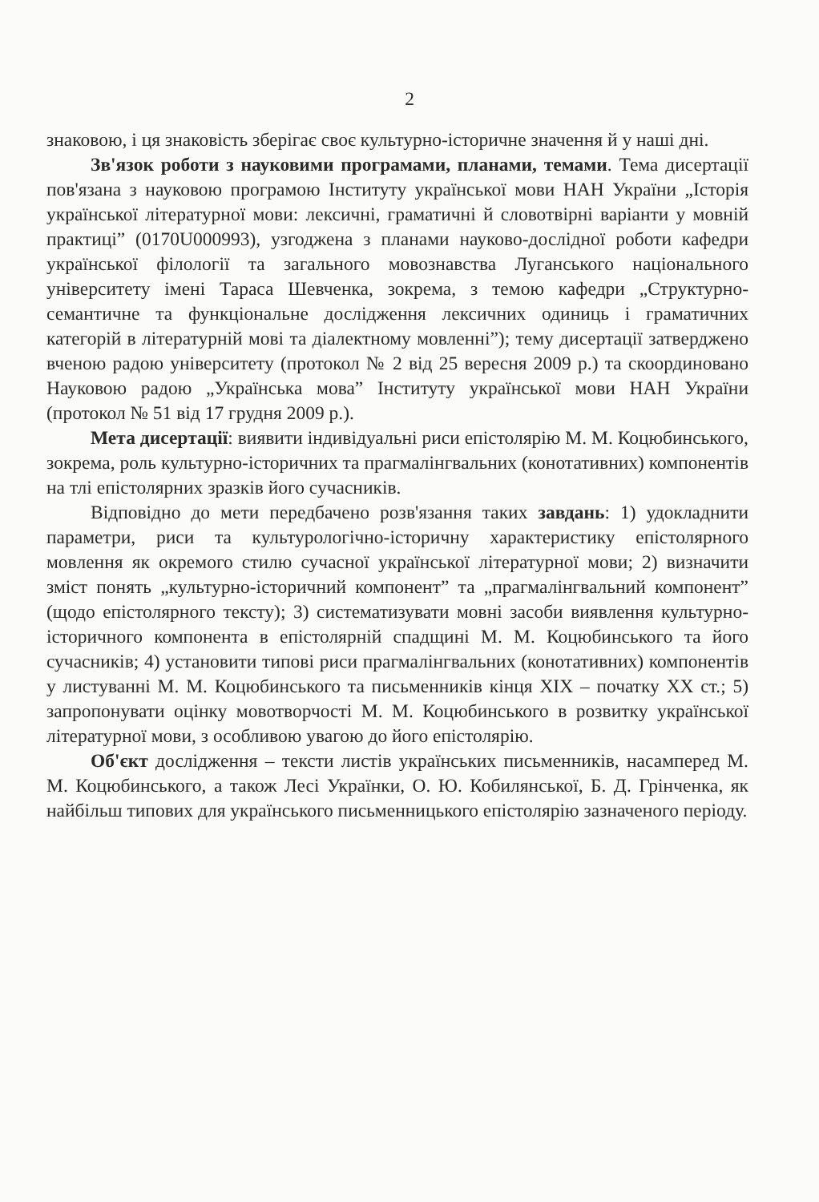2
знаковою, і ця знаковість зберігає своє культурно-історичне значення й у наші дні.
Зв'язок роботи з науковими програмами, планами, темами. Тема дисертації пов'язана з науковою програмою Інституту української мови НАН України „Історія української літературної мови: лексичні, граматичні й словотвірні варіанти у мовній практиці” (0170U000993), узгоджена з планами науково-дослідної роботи кафедри української філології та загального мовознавства Луганського національного університету імені Тараса Шевченка, зокрема, з темою кафедри „Структурно-семантичне та функціональне дослідження лексичних одиниць і граматичних категорій в літературній мові та діалектному мовленні”); тему дисертації затверджено вченою радою університету (протокол № 2 від 25 вересня 2009 р.) та скоординовано Науковою радою „Українська мова” Інституту української мови НАН України (протокол № 51 від 17 грудня 2009 р.).
Мета дисертації: виявити індивідуальні риси епістолярію М. М. Коцюбинського, зокрема, роль культурно-історичних та прагмалінгвальних (конотативних) компонентів на тлі епістолярних зразків його сучасників.
Відповідно до мети передбачено розв'язання таких завдань: 1) удокладнити параметри, риси та культурологічно-історичну характеристику епістолярного мовлення як окремого стилю сучасної української літературної мови; 2) визначити зміст понять „культурно-історичний компонент” та „прагмалінгвальний компонент” (щодо епістолярного тексту); 3) систематизувати мовні засоби виявлення культурно-історичного компонента в епістолярній спадщині М. М. Коцюбинського та його сучасників; 4) установити типові риси прагмалінгвальних (конотативних) компонентів у листуванні М. М. Коцюбинського та письменників кінця XIX – початку XX ст.; 5) запропонувати оцінку мовотворчості М. М. Коцюбинського в розвитку української літературної мови, з особливою увагою до його епістолярію.
Об'єкт дослідження – тексти листів українських письменників, насамперед М. М. Коцюбинського, а також Лесі Українки, О. Ю. Кобилянської, Б. Д. Грінченка, як найбільш типових для українського письменницького епістолярію зазначеного періоду.